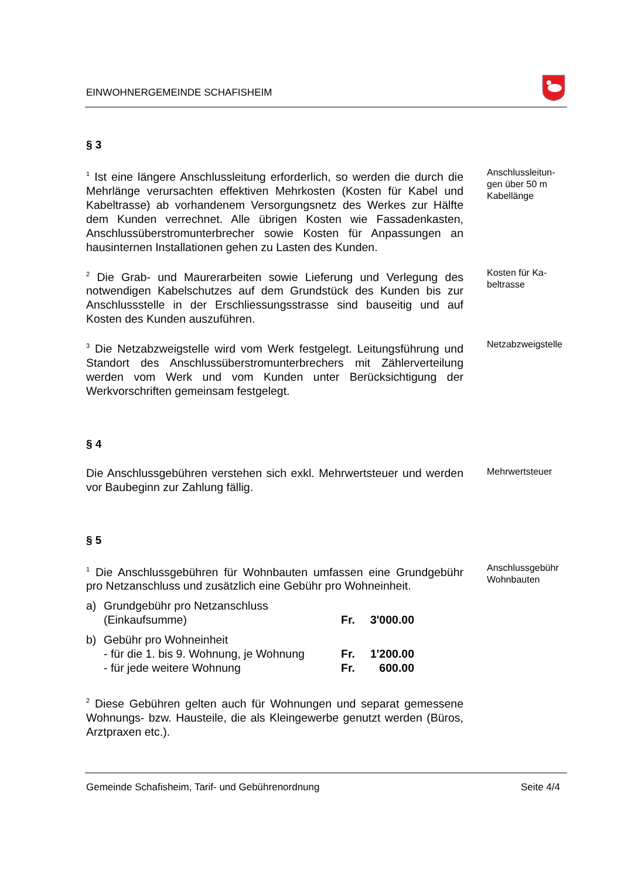EINWOHNERGEMEINDE SCHAFISHEIM
§ 3
<sup>1</sup> Ist eine längere Anschlussleitung erforderlich, so werden die durch die Mehrlänge verursachten effektiven Mehrkosten (Kosten für Kabel und Kabeltrasse) ab vorhandenem Versorgungsnetz des Werkes zur Hälfte dem Kunden verrechnet. Alle übrigen Kosten wie Fassaden­kasten, Anschlussüberstromunterbrecher sowie Kosten für Anpas­sungen an hausinternen Installationen gehen zu Lasten des Kunden.
Anschlussleitun­gen über 50 m Kabellänge
<sup>2</sup> Die Grab- und Maurerarbeiten sowie Lieferung und Verlegung des notwendigen Kabelschutzes auf dem Grundstück des Kunden bis zur Anschlussstelle in der Erschliessungsstrasse sind bauseitig und auf Kosten des Kunden auszuführen.
Kosten für Ka­beltrasse
<sup>3</sup> Die Netzabzweigstelle wird vom Werk festgelegt. Leitungsführung und Standort des Anschlussüberstromunterbrechers mit Zählerverteilung werden vom Werk und vom Kunden unter Berücksichtigung der Werkvorschriften gemeinsam festgelegt.
Netzabzweig­stelle
§ 4
Die Anschlussgebühren verstehen sich exkl. Mehrwertsteuer und werden vor Baubeginn zur Zahlung fällig.
Mehrwertsteuer
§ 5
<sup>1</sup> Die Anschlussgebühren für Wohnbauten umfassen eine Grundge­bühr pro Netzanschluss und zusätzlich eine Gebühr pro Wohneinheit.
| a) | Grundgebühr pro Netzanschluss (Einkaufsumme) | Fr. | 3'000.00 |
| b) | Gebühr pro Wohneinheit - für die 1. bis 9. Wohnung, je Wohnung - für jede weitere Wohnung | Fr. Fr. | 1'200.00 600.00 |
Anschluss­gebühr Wohn­bauten
<sup>2</sup> Diese Gebühren gelten auch für Wohnungen und separat gemesse­ne Wohnungs- bzw. Hausteile, die als Kleingewerbe genutzt werden (Büros, Arztpraxen etc.).
Gemeinde Schafisheim, Tarif- und Gebührenordnung Seite 4/4